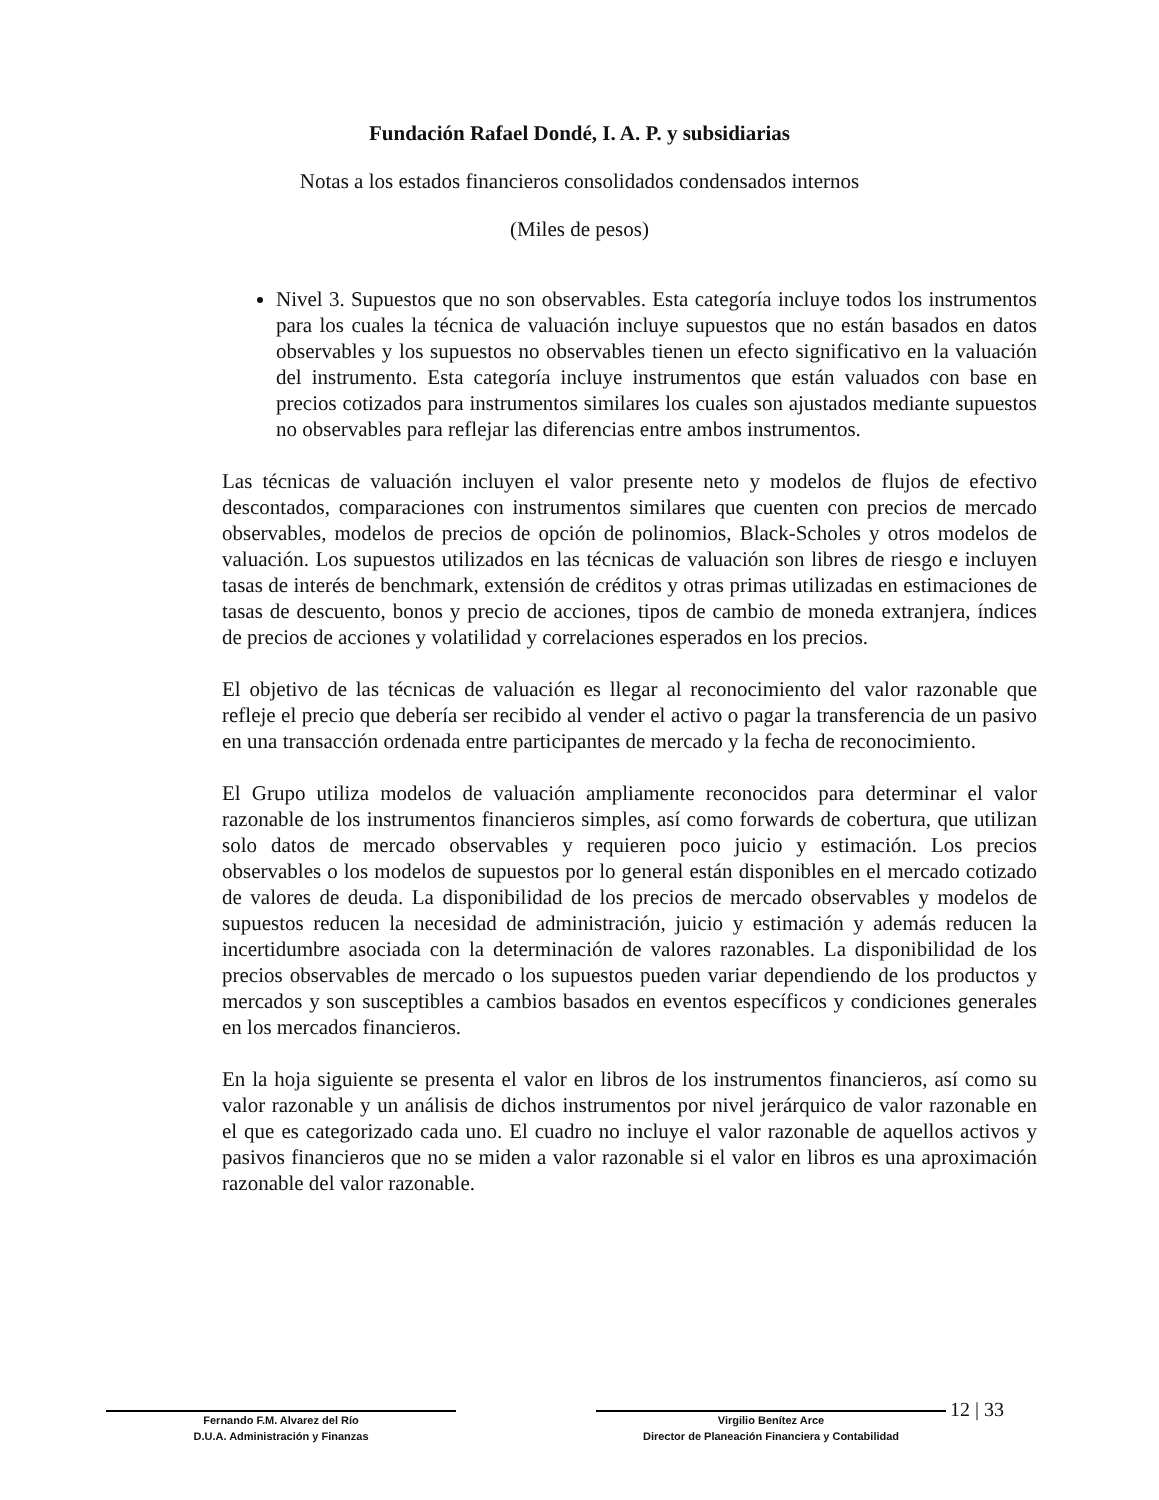Fundación Rafael Dondé, I. A. P. y subsidiarias
Notas a los estados financieros consolidados condensados internos
(Miles de pesos)
Nivel 3. Supuestos que no son observables. Esta categoría incluye todos los instrumentos para los cuales la técnica de valuación incluye supuestos que no están basados en datos observables y los supuestos no observables tienen un efecto significativo en la valuación del instrumento. Esta categoría incluye instrumentos que están valuados con base en precios cotizados para instrumentos similares los cuales son ajustados mediante supuestos no observables para reflejar las diferencias entre ambos instrumentos.
Las técnicas de valuación incluyen el valor presente neto y modelos de flujos de efectivo descontados, comparaciones con instrumentos similares que cuenten con precios de mercado observables, modelos de precios de opción de polinomios, Black-Scholes y otros modelos de valuación. Los supuestos utilizados en las técnicas de valuación son libres de riesgo e incluyen tasas de interés de benchmark, extensión de créditos y otras primas utilizadas en estimaciones de tasas de descuento, bonos y precio de acciones, tipos de cambio de moneda extranjera, índices de precios de acciones y volatilidad y correlaciones esperados en los precios.
El objetivo de las técnicas de valuación es llegar al reconocimiento del valor razonable que refleje el precio que debería ser recibido al vender el activo o pagar la transferencia de un pasivo en una transacción ordenada entre participantes de mercado y la fecha de reconocimiento.
El Grupo utiliza modelos de valuación ampliamente reconocidos para determinar el valor razonable de los instrumentos financieros simples, así como forwards de cobertura, que utilizan solo datos de mercado observables y requieren poco juicio y estimación. Los precios observables o los modelos de supuestos por lo general están disponibles en el mercado cotizado de valores de deuda. La disponibilidad de los precios de mercado observables y modelos de supuestos reducen la necesidad de administración, juicio y estimación y además reducen la incertidumbre asociada con la determinación de valores razonables. La disponibilidad de los precios observables de mercado o los supuestos pueden variar dependiendo de los productos y mercados y son susceptibles a cambios basados en eventos específicos y condiciones generales en los mercados financieros.
En la hoja siguiente se presenta el valor en libros de los instrumentos financieros, así como su valor razonable y un análisis de dichos instrumentos por nivel jerárquico de valor razonable en el que es categorizado cada uno. El cuadro no incluye el valor razonable de aquellos activos y pasivos financieros que no se miden a valor razonable si el valor en libros es una aproximación razonable del valor razonable.
Fernando F.M. Alvarez del Río
D.U.A. Administración y Finanzas
Virgilio Benítez Arce
Director de Planeación Financiera y Contabilidad
12 | 33